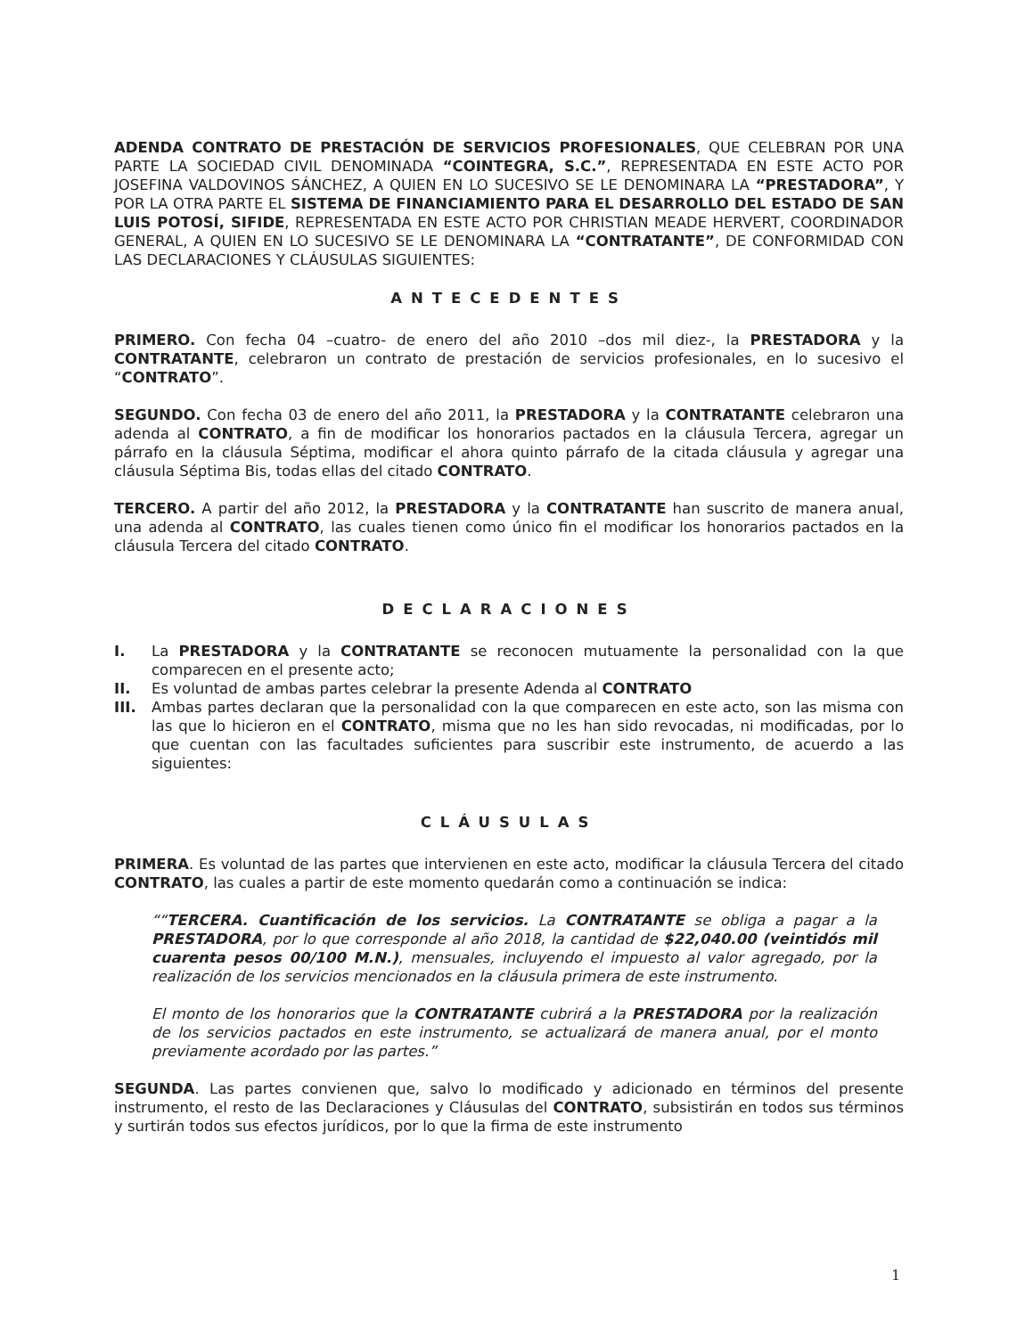ADENDA CONTRATO DE PRESTACIÓN DE SERVICIOS PROFESIONALES, QUE CELEBRAN POR UNA PARTE LA SOCIEDAD CIVIL DENOMINADA “COINTEGRA, S.C.”, REPRESENTADA EN ESTE ACTO POR JOSEFINA VALDOVINOS SÁNCHEZ, A QUIEN EN LO SUCESIVO SE LE DENOMINARA LA “PRESTADORA”, Y POR LA OTRA PARTE EL SISTEMA DE FINANCIAMIENTO PARA EL DESARROLLO DEL ESTADO DE SAN LUIS POTOSÍ, SIFIDE, REPRESENTADA EN ESTE ACTO POR CHRISTIAN MEADE HERVERT, COORDINADOR GENERAL, A QUIEN EN LO SUCESIVO SE LE DENOMINARA LA “CONTRATANTE”, DE CONFORMIDAD CON LAS DECLARACIONES Y CLÁUSULAS SIGUIENTES:
ANTECEDENTES
PRIMERO. Con fecha 04 –cuatro- de enero del año 2010 –dos mil diez-, la PRESTADORA y la CONTRATANTE, celebraron un contrato de prestación de servicios profesionales, en lo sucesivo el “CONTRATO”.
SEGUNDO. Con fecha 03 de enero del año 2011, la PRESTADORA y la CONTRATANTE celebraron una adenda al CONTRATO, a fin de modificar los honorarios pactados en la cláusula Tercera, agregar un párrafo en la cláusula Séptima, modificar el ahora quinto párrafo de la citada cláusula y agregar una cláusula Séptima Bis, todas ellas del citado CONTRATO.
TERCERO. A partir del año 2012, la PRESTADORA y la CONTRATANTE han suscrito de manera anual, una adenda al CONTRATO, las cuales tienen como único fin el modificar los honorarios pactados en la cláusula Tercera del citado CONTRATO.
DECLARACIONES
I. La PRESTADORA y la CONTRATANTE se reconocen mutuamente la personalidad con la que comparecen en el presente acto;
II. Es voluntad de ambas partes celebrar la presente Adenda al CONTRATO
III. Ambas partes declaran que la personalidad con la que comparecen en este acto, son las misma con las que lo hicieron en el CONTRATO, misma que no les han sido revocadas, ni modificadas, por lo que cuentan con las facultades suficientes para suscribir este instrumento, de acuerdo a las siguientes:
CLÁUSULAS
PRIMERA. Es voluntad de las partes que intervienen en este acto, modificar la cláusula Tercera del citado CONTRATO, las cuales a partir de este momento quedarán como a continuación se indica:
““TERCERA. Cuantificación de los servicios. La CONTRATANTE se obliga a pagar a la PRESTADORA, por lo que corresponde al año 2018, la cantidad de $22,040.00 (veintidós mil cuarenta pesos 00/100 M.N.), mensuales, incluyendo el impuesto al valor agregado, por la realización de los servicios mencionados en la cláusula primera de este instrumento.
El monto de los honorarios que la CONTRATANTE cubrirá a la PRESTADORA por la realización de los servicios pactados en este instrumento, se actualizará de manera anual, por el monto previamente acordado por las partes.”
SEGUNDA. Las partes convienen que, salvo lo modificado y adicionado en términos del presente instrumento, el resto de las Declaraciones y Cláusulas del CONTRATO, subsistirán en todos sus términos y surtirán todos sus efectos jurídicos, por lo que la firma de este instrumento
1